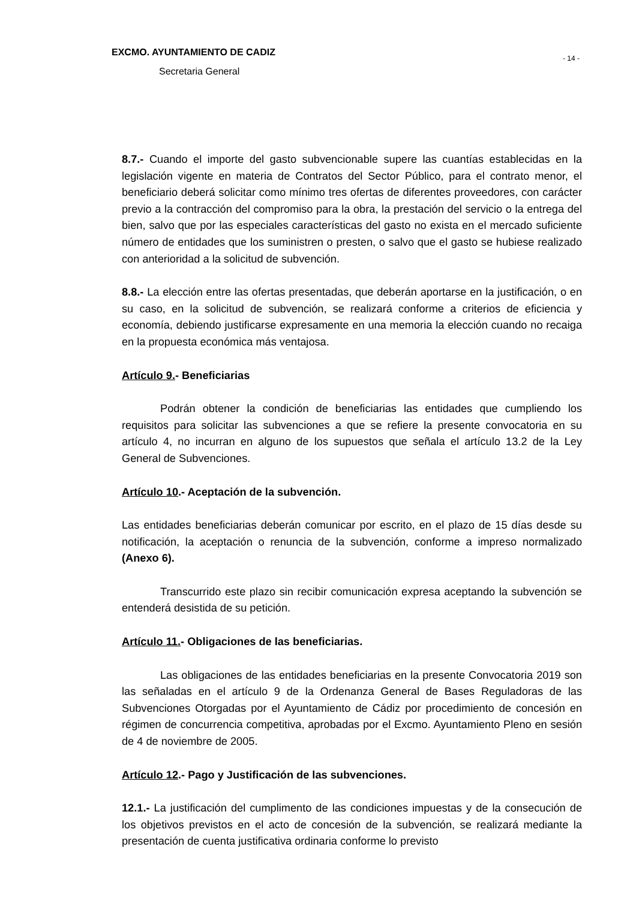EXCMO. AYUNTAMIENTO DE CADIZ
Secretaria General
- 14 -
8.7.- Cuando el importe del gasto subvencionable supere las cuantías establecidas en la legislación vigente en materia de Contratos del Sector Público, para el contrato menor, el beneficiario deberá solicitar como mínimo tres ofertas de diferentes proveedores, con carácter previo a la contracción del compromiso para la obra, la prestación del servicio o la entrega del bien, salvo que por las especiales características del gasto no exista en el mercado suficiente número de entidades que los suministren o presten, o salvo que el gasto se hubiese realizado con anterioridad a la solicitud de subvención.
8.8.- La elección entre las ofertas presentadas, que deberán aportarse en la justificación, o en su caso, en la solicitud de subvención, se realizará conforme a criterios de eficiencia y economía, debiendo justificarse expresamente en una memoria la elección cuando no recaiga en la propuesta económica más ventajosa.
Artículo 9.- Beneficiarias
Podrán obtener la condición de beneficiarias las entidades que cumpliendo los requisitos para solicitar las subvenciones a que se refiere la presente convocatoria en su artículo 4, no incurran en alguno de los supuestos que señala el artículo 13.2 de la Ley General de Subvenciones.
Artículo 10.- Aceptación de la subvención.
Las entidades beneficiarias deberán comunicar por escrito, en el plazo de 15 días desde su notificación, la aceptación o renuncia de la subvención, conforme a impreso normalizado (Anexo 6).
Transcurrido este plazo sin recibir comunicación expresa aceptando la subvención se entenderá desistida de su petición.
Artículo 11.- Obligaciones de las beneficiarias.
Las obligaciones de las entidades beneficiarias en la presente Convocatoria 2019 son las señaladas en el artículo 9 de la Ordenanza General de Bases Reguladoras de las Subvenciones Otorgadas por el Ayuntamiento de Cádiz por procedimiento de concesión en régimen de concurrencia competitiva, aprobadas por el Excmo. Ayuntamiento Pleno en sesión de 4 de noviembre de 2005.
Artículo 12.- Pago y Justificación de las subvenciones.
12.1.- La justificación del cumplimento de las condiciones impuestas y de la consecución de los objetivos previstos en el acto de concesión de la subvención, se realizará mediante la presentación de cuenta justificativa ordinaria conforme lo previsto